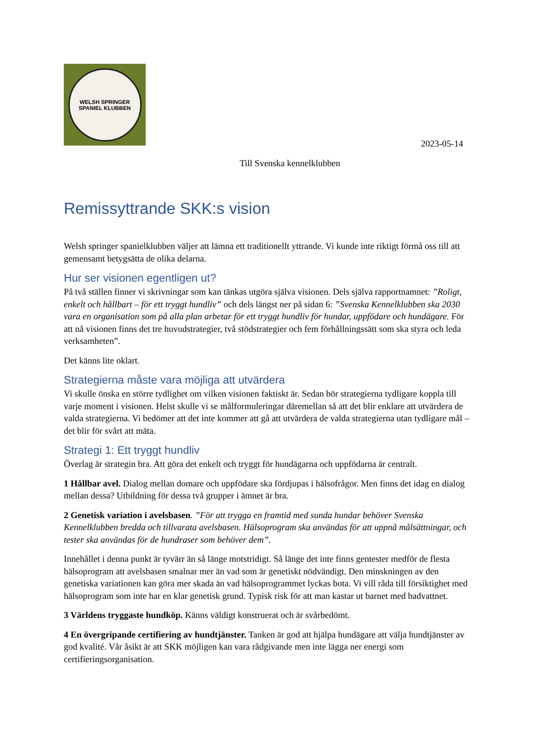WELSH SPRINGER SPANIEL KLUBBEN
2023-05-14
Till Svenska kennelklubben
Remissyttrande SKK:s vision
Welsh springer spanielklubben väljer att lämna ett traditionellt yttrande. Vi kunde inte riktigt förmå oss till att gemensamt betygsätta de olika delarna.
Hur ser visionen egentligen ut?
På två ställen finner vi skrivningar som kan tänkas utgöra själva visionen. Dels själva rapportnamnet: ”Roligt, enkelt och hållbart – för ett tryggt hundliv” och dels längst ner på sidan 6: ”Svenska Kennelklubben ska 2030 vara en organisation som på alla plan arbetar för ett tryggt hundliv för hundar, uppfödare och hundägare. För att nå visionen finns det tre huvudstrategier, två stödstrategier och fem förhållningssätt som ska styra och leda verksamheten”.
Det känns lite oklart.
Strategierna måste vara möjliga att utvärdera
Vi skulle önska en större tydlighet om vilken visionen faktiskt är. Sedan bör strategierna tydligare koppla till varje moment i visionen. Helst skulle vi se målformuleringar däremellan så att det blir enklare att utvärdera de valda strategierna. Vi bedömer att det inte kommer att gå att utvärdera de valda strategierna utan tydligare mål – det blir för svårt att mäta.
Strategi 1: Ett tryggt hundliv
Överlag är strategin bra. Att göra det enkelt och tryggt för hundägarna och uppfödarna är centralt.
1 Hållbar avel. Dialog mellan domare och uppfödare ska fördjupas i hälsofrågor. Men finns det idag en dialog mellan dessa? Utbildning för dessa två grupper i ämnet är bra.
2 Genetisk variation i avelsbasen. ”För att trygga en framtid med sunda hundar behöver Svenska Kennelklubben bredda och tillvarata avelsbasen. Hälsoprogram ska användas för att uppnå målsättningar, och tester ska användas för de hundraser som behöver dem”.
Innehållet i denna punkt är tyvärr än så länge motstridigt. Så länge det inte finns gentester medför de flesta hälsoprogram att avelsbasen smalnar mer än vad som är genetiskt nödvändigt. Den minskningen av den genetiska variationen kan göra mer skada än vad hälsoprogrammet lyckas bota. Vi vill råda till försiktighet med hälsoprogram som inte har en klar genetisk grund. Typisk risk för att man kastar ut barnet med badvattnet.
3 Världens tryggaste hundköp. Känns väldigt konstruerat och är svårbedömt.
4 En övergripande certifiering av hundtjänster. Tanken är god att hjälpa hundägare att välja hundtjänster av god kvalité. Vår åsikt är att SKK möjligen kan vara rådgivande men inte lägga ner energi som certifieringsorganisation.